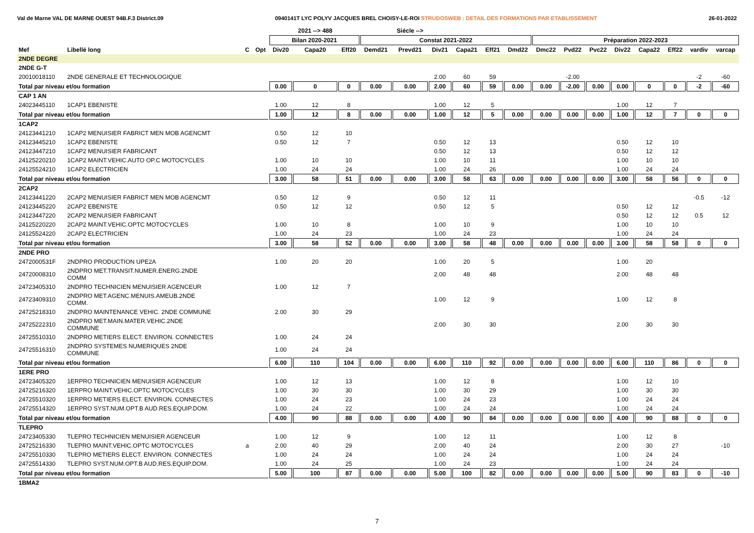Val de Marne VAL DE MARNE OUEST 94B.F.3 District.09 0940141T LYC POLYV JACQUES BREL CHOISY-LE-ROI STRUDOSWEB : DETAIL DES FORMATIONS PAR ETABLISSEMENT 26-01-2022
| | | | | | 2021 --> 488 | | | Siécle --> | | | | | | | | | | | | |
| --- | --- | --- | --- | --- | --- | --- | --- | --- | --- | --- | --- | --- | --- | --- | --- | --- | --- | --- | --- | --- |
| | | | | Bilan 2020-2021 | | | Constat 2021-2022 | | | | | | Préparation 2022-2023 | | | | | | | |
| Mef | Libellé long | C | Opt | Div20 | Capa20 | Eff20 | Demd21 | Prevd21 | Div21 | Capa21 | Eff21 | Dmd22 | Dmc22 | Pvd22 | Pvc22 | Div22 | Capa22 | Eff22 | vardiv | varcap |
| 2NDE DEGRE | | | | | | | | | | | | | | | | | | | | |
| 2NDE G-T | | | | | | | | | | | | | | | | | | | | |
| 20010018110 | 2NDE GENERALE ET TECHNOLOGIQUE | | | | | | | | 2.00 | 60 | 59 | | | -2.00 | | | | | -2 | -60 |
| Total par niveau et/ou formation | | | | 0.00 | 0 | 0 | 0.00 | 0.00 | 2.00 | 60 | 59 | 0.00 | 0.00 | -2.00 | 0.00 | 0.00 | 0 | 0 | -2 | -60 |
| CAP 1 AN | | | | | | | | | | | | | | | | | | | | |
| 24023445110 | 1CAP1 EBENISTE | | | 1.00 | 12 | 8 | | | 1.00 | 12 | 5 | | | | | 1.00 | 12 | 7 | | |
| Total par niveau et/ou formation | | | | 1.00 | 12 | 8 | 0.00 | 0.00 | 1.00 | 12 | 5 | 0.00 | 0.00 | 0.00 | 0.00 | 1.00 | 12 | 7 | 0 | 0 |
| 1CAP2 | | | | | | | | | | | | | | | | | | | | |
| 24123441210 | 1CAP2 MENUISIER FABRICT MEN MOB AGENCMT | | | 0.50 | 12 | 10 | | | | | | | | | | | | | | |
| 24123445210 | 1CAP2 EBENISTE | | | 0.50 | 12 | 7 | | | 0.50 | 12 | 13 | | | | | 0.50 | 12 | 10 | | |
| 24123447210 | 1CAP2 MENUISIER FABRICANT | | | | | | | | 0.50 | 12 | 13 | | | | | 0.50 | 12 | 12 | | |
| 24125220210 | 1CAP2 MAINT.VEHIC.AUTO OP.C MOTOCYCLES | | | 1.00 | 10 | 10 | | | 1.00 | 10 | 11 | | | | | 1.00 | 10 | 10 | | |
| 24125524210 | 1CAP2 ELECTRICIEN | | | 1.00 | 24 | 24 | | | 1.00 | 24 | 26 | | | | | 1.00 | 24 | 24 | | |
| Total par niveau et/ou formation | | | | 3.00 | 58 | 51 | 0.00 | 0.00 | 3.00 | 58 | 63 | 0.00 | 0.00 | 0.00 | 0.00 | 3.00 | 58 | 56 | 0 | 0 |
| 2CAP2 | | | | | | | | | | | | | | | | | | | | |
| 24123441220 | 2CAP2 MENUISIER FABRICT MEN MOB AGENCMT | | | 0.50 | 12 | 9 | | | 0.50 | 12 | 11 | | | | | | | | -0.5 | -12 |
| 24123445220 | 2CAP2 EBENISTE | | | 0.50 | 12 | 12 | | | 0.50 | 12 | 5 | | | | | 0.50 | 12 | 12 | | |
| 24123447220 | 2CAP2 MENUISIER FABRICANT | | | | | | | | | | | | | | | 0.50 | 12 | 12 | 0.5 | 12 |
| 24125220220 | 2CAP2 MAINT.VEHIC.OPTC MOTOCYCLES | | | 1.00 | 10 | 8 | | | 1.00 | 10 | 9 | | | | | 1.00 | 10 | 10 | | |
| 24125524220 | 2CAP2 ELECTRICIEN | | | 1.00 | 24 | 23 | | | 1.00 | 24 | 23 | | | | | 1.00 | 24 | 24 | | |
| Total par niveau et/ou formation | | | | 3.00 | 58 | 52 | 0.00 | 0.00 | 3.00 | 58 | 48 | 0.00 | 0.00 | 0.00 | 0.00 | 3.00 | 58 | 58 | 0 | 0 |
| 2NDE PRO | | | | | | | | | | | | | | | | | | | | |
| 2472000531F | 2NDPRO PRODUCTION UPE2A | | | 1.00 | 20 | 20 | | | 1.00 | 20 | 5 | | | | | 1.00 | 20 | | | |
| 24720008310 | 2NDPRO MET.TRANSIT.NUMER.ENERG.2NDE COMM | | | | | | | | 2.00 | 48 | 48 | | | | | 2.00 | 48 | 48 | | |
| 24723405310 | 2NDPRO TECHNICIEN MENUISIER AGENCEUR | | | 1.00 | 12 | 7 | | | | | | | | | | | | | | |
| 24723409310 | 2NDPRO MET.AGENC.MENUIS.AMEUB.2NDE COMM. | | | | | | | | 1.00 | 12 | 9 | | | | | 1.00 | 12 | 8 | | |
| 24725218310 | 2NDPRO MAINTENANCE VEHIC. 2NDE COMMUNE | | | 2.00 | 30 | 29 | | | | | | | | | | | | | | |
| 24725222310 | 2NDPRO MET.MAIN.MATER.VEHIC.2NDE COMMUNE | | | | | | | | 2.00 | 30 | 30 | | | | | 2.00 | 30 | 30 | | |
| 24725510310 | 2NDPRO METIERS ELECT. ENVIRON. CONNECTES | | | 1.00 | 24 | 24 | | | | | | | | | | | | | | |
| 24725516310 | 2NDPRO SYSTEMES NUMERIQUES 2NDE COMMUNE | | | 1.00 | 24 | 24 | | | | | | | | | | | | | | |
| Total par niveau et/ou formation | | | | 6.00 | 110 | 104 | 0.00 | 0.00 | 6.00 | 110 | 92 | 0.00 | 0.00 | 0.00 | 0.00 | 6.00 | 110 | 86 | 0 | 0 |
| 1ERE PRO | | | | | | | | | | | | | | | | | | | | |
| 24723405320 | 1ERPRO TECHNICIEN MENUISIER AGENCEUR | | | 1.00 | 12 | 13 | | | 1.00 | 12 | 8 | | | | | 1.00 | 12 | 10 | | |
| 24725216320 | 1ERPRO MAINT.VEHIC.OPTC MOTOCYCLES | | | 1.00 | 30 | 30 | | | 1.00 | 30 | 29 | | | | | 1.00 | 30 | 30 | | |
| 24725510320 | 1ERPRO METIERS ELECT. ENVIRON. CONNECTES | | | 1.00 | 24 | 23 | | | 1.00 | 24 | 23 | | | | | 1.00 | 24 | 24 | | |
| 24725514320 | 1ERPRO SYST.NUM.OPT.B AUD.RES.EQUIP.DOM. | | | 1.00 | 24 | 22 | | | 1.00 | 24 | 24 | | | | | 1.00 | 24 | 24 | | |
| Total par niveau et/ou formation | | | | 4.00 | 90 | 88 | 0.00 | 0.00 | 4.00 | 90 | 84 | 0.00 | 0.00 | 0.00 | 0.00 | 4.00 | 90 | 88 | 0 | 0 |
| TLEPRO | | | | | | | | | | | | | | | | | | | | |
| 24723405330 | TLEPRO TECHNICIEN MENUISIER AGENCEUR | | | 1.00 | 12 | 9 | | | 1.00 | 12 | 11 | | | | | 1.00 | 12 | 8 | | |
| 24725216330 | TLEPRO MAINT.VEHIC.OPTC MOTOCYCLES | a | | 2.00 | 40 | 29 | | | 2.00 | 40 | 24 | | | | | 2.00 | 30 | 27 | | -10 |
| 24725510330 | TLEPRO METIERS ELECT. ENVIRON. CONNECTES | | | 1.00 | 24 | 24 | | | 1.00 | 24 | 24 | | | | | 1.00 | 24 | 24 | | |
| 24725514330 | TLEPRO SYST.NUM.OPT.B AUD.RES.EQUIP.DOM. | | | 1.00 | 24 | 25 | | | 1.00 | 24 | 23 | | | | | 1.00 | 24 | 24 | | |
| Total par niveau et/ou formation | | | | 5.00 | 100 | 87 | 0.00 | 0.00 | 5.00 | 100 | 82 | 0.00 | 0.00 | 0.00 | 0.00 | 5.00 | 90 | 83 | 0 | -10 |
| 1BMA2 | | | | | | | | | | | | | | | | | | | | |
7